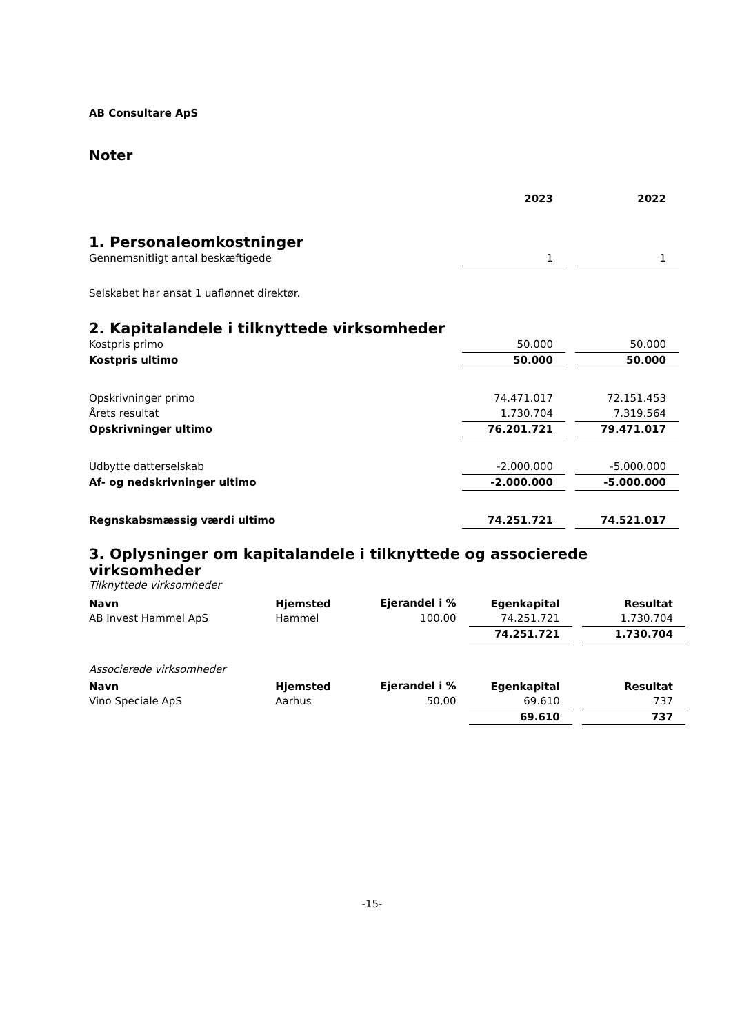AB Consultare ApS
Noter
| | 2023 | | 2022 |
1. Personaleomkostninger
| Gennemsnitligt antal beskæftigede | 1 | | 1 |
Selskabet har ansat 1 uaflønnet direktør.
2. Kapitalandele i tilknyttede virksomheder
| Kostpris primo | 50.000 | | 50.000 |
| Kostpris ultimo | 50.000 | | 50.000 |
| Opskrivninger primo | 74.471.017 | | 72.151.453 |
| Årets resultat | 1.730.704 | | 7.319.564 |
| Opskrivninger ultimo | 76.201.721 | | 79.471.017 |
| Udbytte datterselskab | -2.000.000 | | -5.000.000 |
| Af- og nedskrivninger ultimo | -2.000.000 | | -5.000.000 |
| Regnskabsmæssig værdi ultimo | 74.251.721 | | 74.521.017 |
3. Oplysninger om kapitalandele i tilknyttede og associerede virksomheder
Tilknyttede virksomheder
| Navn | Hjemsted | Ejerandel i % | | Egenkapital | | Resultat |
| AB Invest Hammel ApS | Hammel | 100,00 | | 74.251.721 | | 1.730.704 |
| | | | | 74.251.721 | | 1.730.704 |
Associerede virksomheder
| Navn | Hjemsted | Ejerandel i % | | Egenkapital | | Resultat |
| Vino Speciale ApS | Aarhus | 50,00 | | 69.610 | | 737 |
| | | | | 69.610 | | 737 |
-15-